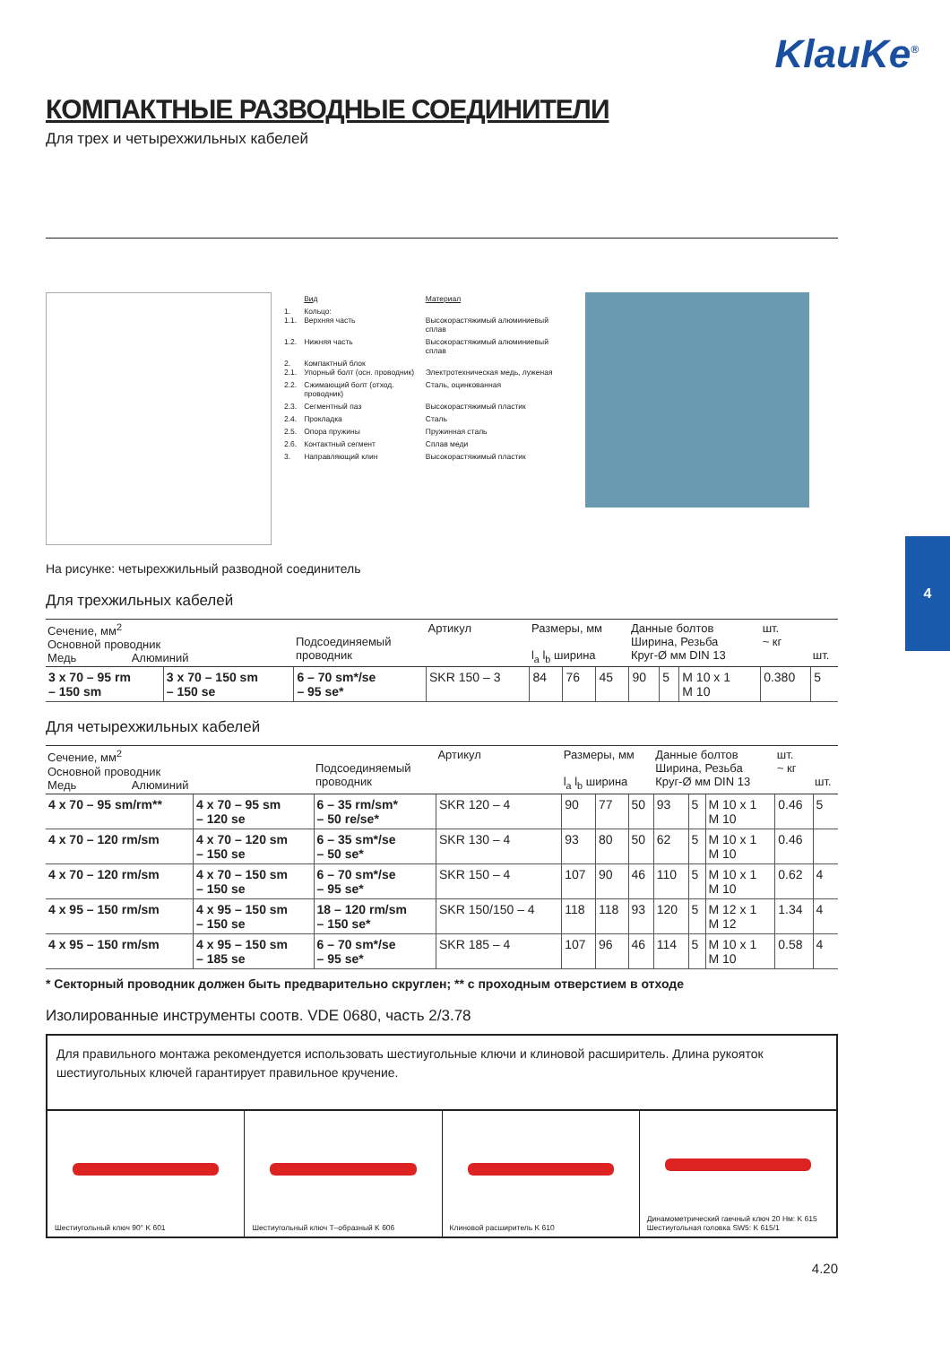KlauKe<sup>®</sup>
4
КОМПАКТНЫЕ РАЗВОДНЫЕ СОЕДИНИТЕЛИ
Для трех и четырехжильных кабелей
| | Вид | Материал |
| 1. 1.1. | Кольцо: Верхняя часть | Высокорастяжимый алюминиевый сплав |
| 1.2. | Нижняя часть | Высокорастяжимый алюминиевый сплав |
| 2. 2.1. | Компактный блок Упорный болт (осн. проводник) | Электротехническая медь, луженая |
| 2.2. | Сжимающий болт (отход. проводник) | Сталь, оцинкованная |
| 2.3. | Сегментный паз | Высокорастяжимый пластик |
| 2.4. | Прокладка | Сталь |
| 2.5. | Опора пружины | Пружинная сталь |
| 2.6. | Контактный сегмент | Сплав меди |
| 3. | Направляющий клин | Высокорастяжимый пластик |
На рисунке: четырехжильный разводной соединитель
Для трехжильных кабелей
| Сечение, мм<sup>2</sup> Основной проводник Медь Алюминий | | Подсоединяемый проводник | Артикул | Размеры, мм l<sub>a</sub> l<sub>b</sub> ширина | | | Данные болтов Ширина, Резьба Круг-Ø мм DIN 13 | | | шт. ~ кг | шт. |
| --- | --- | --- | --- | --- | --- | --- | --- | --- | --- | --- | --- |
| 3 x 70 – 95 rm – 150 sm | 3 x 70 – 150 sm – 150 se | 6 – 70 sm*/se – 95 se* | SKR 150 – 3 | 84 | 76 | 45 | 90 | 5 | M 10 x 1 M 10 | 0.380 | 5 |
Для четырехжильных кабелей
| Сечение, мм<sup>2</sup> Основной проводник Медь Алюминий | | Подсоединяемый проводник | Артикул | Размеры, мм l<sub>a</sub> l<sub>b</sub> ширина | | | Данные болтов Ширина, Резьба Круг-Ø мм DIN 13 | | | шт. ~ кг | шт. |
| --- | --- | --- | --- | --- | --- | --- | --- | --- | --- | --- | --- |
| 4 x 70 – 95 sm/rm** | 4 x 70 – 95 sm – 120 se | 6 – 35 rm/sm* – 50 re/se* | SKR 120 – 4 | 90 | 77 | 50 | 93 | 5 | M 10 x 1 M 10 | 0.46 | 5 |
| 4 x 70 – 120 rm/sm | 4 x 70 – 120 sm – 150 se | 6 – 35 sm*/se – 50 se* | SKR 130 – 4 | 93 | 80 | 50 | 62 | 5 | M 10 x 1 M 10 | 0.46 | |
| 4 x 70 – 120 rm/sm | 4 x 70 – 150 sm – 150 se | 6 – 70 sm*/se – 95 se* | SKR 150 – 4 | 107 | 90 | 46 | 110 | 5 | M 10 x 1 M 10 | 0.62 | 4 |
| 4 x 95 – 150 rm/sm | 4 x 95 – 150 sm – 150 se | 18 – 120 rm/sm – 150 se* | SKR 150/150 – 4 | 118 | 118 | 93 | 120 | 5 | M 12 x 1 M 12 | 1.34 | 4 |
| 4 x 95 – 150 rm/sm | 4 x 95 – 150 sm – 185 se | 6 – 70 sm*/se – 95 se* | SKR 185 – 4 | 107 | 96 | 46 | 114 | 5 | M 10 x 1 M 10 | 0.58 | 4 |
* Секторный проводник должен быть предварительно скруглен; ** с проходным отверстием в отходе
Изолированные инструменты соотв. VDE 0680, часть 2/3.78
Для правильного монтажа рекомендуется использовать шестиугольные ключи и клиновой расширитель. Длина рукояток шестиугольных ключей гарантирует правильное кручение.
Шестиугольный ключ 90° K 601 Шестиугольный ключ T–образный K 606
Клиновой расширитель K 610 Динамометрический гаечный ключ 20 Нм: K 615
Шестиугольная головка SW5: K 615/1
4.20